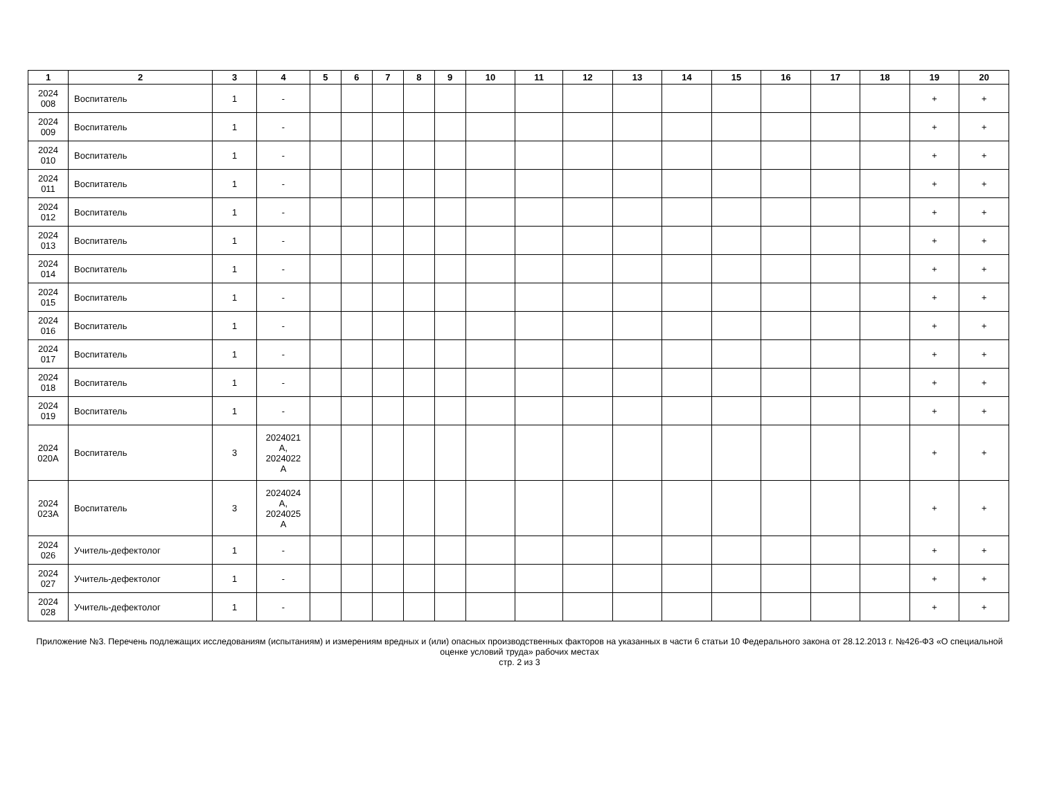| 1 | 2 | 3 | 4 | 5 | 6 | 7 | 8 | 9 | 10 | 11 | 12 | 13 | 14 | 15 | 16 | 17 | 18 | 19 | 20 |
| --- | --- | --- | --- | --- | --- | --- | --- | --- | --- | --- | --- | --- | --- | --- | --- | --- | --- | --- | --- |
| 2024 008 | Воспитатель | 1 | - | | | | | | | | | | | | | | | + | + |
| 2024 009 | Воспитатель | 1 | - | | | | | | | | | | | | | | | + | + |
| 2024 010 | Воспитатель | 1 | - | | | | | | | | | | | | | | | + | + |
| 2024 011 | Воспитатель | 1 | - | | | | | | | | | | | | | | | + | + |
| 2024 012 | Воспитатель | 1 | - | | | | | | | | | | | | | | | + | + |
| 2024 013 | Воспитатель | 1 | - | | | | | | | | | | | | | | | + | + |
| 2024 014 | Воспитатель | 1 | - | | | | | | | | | | | | | | | + | + |
| 2024 015 | Воспитатель | 1 | - | | | | | | | | | | | | | | | + | + |
| 2024 016 | Воспитатель | 1 | - | | | | | | | | | | | | | | | + | + |
| 2024 017 | Воспитатель | 1 | - | | | | | | | | | | | | | | | + | + |
| 2024 018 | Воспитатель | 1 | - | | | | | | | | | | | | | | | + | + |
| 2024 019 | Воспитатель | 1 | - | | | | | | | | | | | | | | | + | + |
| 2024 020А | Воспитатель | 3 | 2024021 А, 2024022 А | | | | | | | | | | | | | | | + | + |
| 2024 023А | Воспитатель | 3 | 2024024 А, 2024025 А | | | | | | | | | | | | | | | + | + |
| 2024 026 | Учитель-дефектолог | 1 | - | | | | | | | | | | | | | | | + | + |
| 2024 027 | Учитель-дефектолог | 1 | - | | | | | | | | | | | | | | | + | + |
| 2024 028 | Учитель-дефектолог | 1 | - | | | | | | | | | | | | | | | + | + |
Приложение №3. Перечень подлежащих исследованиям (испытаниям) и измерениям вредных и (или) опасных производственных факторов на указанных в части 6 статьи 10 Федерального закона от 28.12.2013 г. №426-ФЗ «О специальной оценке условий труда» рабочих местах
стр. 2 из 3